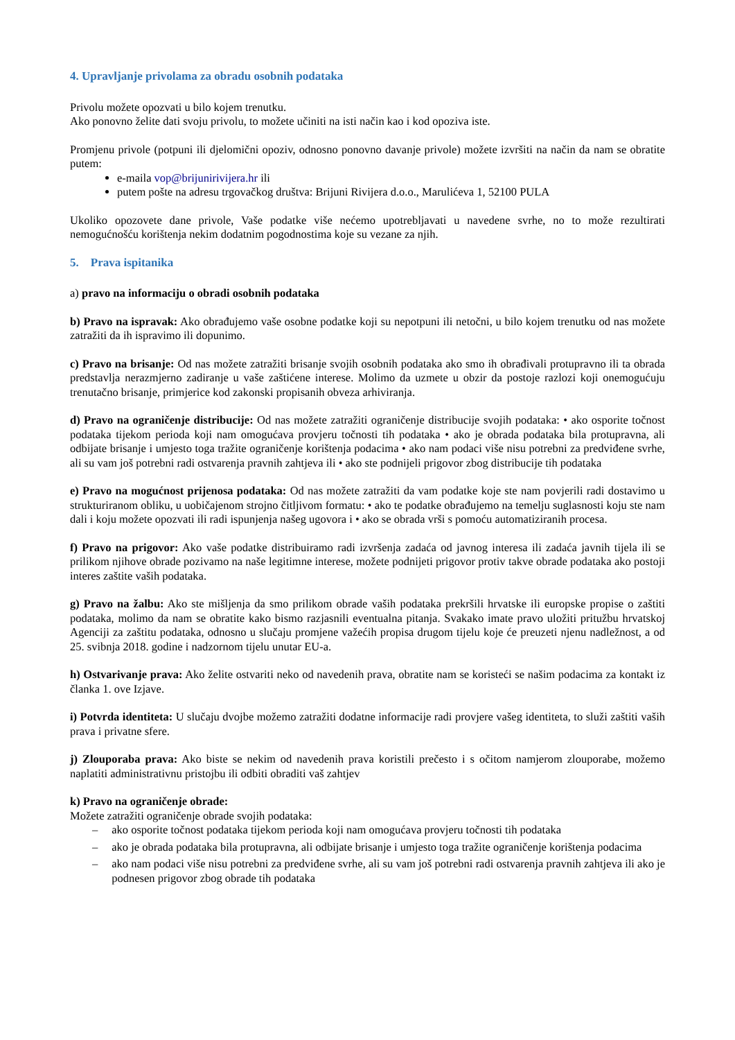4. Upravljanje privolama za obradu osobnih podataka
Privolu možete opozvati u bilo kojem trenutku.
Ako ponovno želite dati svoju privolu, to možete učiniti na isti način kao i kod opoziva iste.
Promjenu privole (potpuni ili djelomični opoziv, odnosno ponovno davanje privole) možete izvršiti na način da nam se obratite putem:
e-maila vop@brijunirivijera.hr ili
putem pošte na adresu trgovačkog društva: Brijuni Rivijera d.o.o., Marulićeva 1, 52100 PULA
Ukoliko opozovete dane privole, Vaše podatke više nećemo upotrebljavati u navedene svrhe, no to može rezultirati nemogućnošću korištenja nekim dodatnim pogodnostima koje su vezane za njih.
5. Prava ispitanika
a) pravo na informaciju o obradi osobnih podataka
b) Pravo na ispravak: Ako obrađujemo vaše osobne podatke koji su nepotpuni ili netočni, u bilo kojem trenutku od nas možete zatražiti da ih ispravimo ili dopunimo.
c) Pravo na brisanje: Od nas možete zatražiti brisanje svojih osobnih podataka ako smo ih obrađivali protupravno ili ta obrada predstavlja nerazmjerno zadiranje u vaše zaštićene interese. Molimo da uzmete u obzir da postoje razlozi koji onemogućuju trenutačno brisanje, primjerice kod zakonski propisanih obveza arhiviranja.
d) Pravo na ograničenje distribucije: Od nas možete zatražiti ograničenje distribucije svojih podataka: • ako osporite točnost podataka tijekom perioda koji nam omogućava provjeru točnosti tih podataka • ako je obrada podataka bila protupravna, ali odbijate brisanje i umjesto toga tražite ograničenje korištenja podacima • ako nam podaci više nisu potrebni za predviđene svrhe, ali su vam još potrebni radi ostvarenja pravnih zahtjeva ili • ako ste podnijeli prigovor zbog distribucije tih podataka
e) Pravo na mogućnost prijenosa podataka: Od nas možete zatražiti da vam podatke koje ste nam povjerili radi dostavimo u strukturiranom obliku, u uobičajenom strojno čitljivom formatu: • ako te podatke obrađujemo na temelju suglasnosti koju ste nam dali i koju možete opozvati ili radi ispunjenja našeg ugovora i • ako se obrada vrši s pomoću automatiziranih procesa.
f) Pravo na prigovor: Ako vaše podatke distribuiramo radi izvršenja zadaća od javnog interesa ili zadaća javnih tijela ili se prilikom njihove obrade pozivamo na naše legitimne interese, možete podnijeti prigovor protiv takve obrade podataka ako postoji interes zaštite vaših podataka.
g) Pravo na žalbu: Ako ste mišljenja da smo prilikom obrade vaših podataka prekršili hrvatske ili europske propise o zaštiti podataka, molimo da nam se obratite kako bismo razjasnili eventualna pitanja. Svakako imate pravo uložiti pritužbu hrvatskoj Agenciji za zaštitu podataka, odnosno u slučaju promjene važećih propisa drugom tijelu koje će preuzeti njenu nadležnost, a od 25. svibnja 2018. godine i nadzornom tijelu unutar EU-a.
h) Ostvarivanje prava: Ako želite ostvariti neko od navedenih prava, obratite nam se koristeći se našim podacima za kontakt iz članka 1. ove Izjave.
i) Potvrda identiteta: U slučaju dvojbe možemo zatražiti dodatne informacije radi provjere vašeg identiteta, to služi zaštiti vaših prava i privatne sfere.
j) Zlouporaba prava: Ako biste se nekim od navedenih prava koristili prečesto i s očitom namjerom zlouporabe, možemo naplatiti administrativnu pristojbu ili odbiti obraditi vaš zahtjev
k) Pravo na ograničenje obrade:
Možete zatražiti ograničenje obrade svojih podataka:
– ako osporite točnost podataka tijekom perioda koji nam omogućava provjeru točnosti tih podataka
– ako je obrada podataka bila protupravna, ali odbijate brisanje i umjesto toga tražite ograničenje korištenja podacima
– ako nam podaci više nisu potrebni za predviđene svrhe, ali su vam još potrebni radi ostvarenja pravnih zahtjeva ili ako je podnesen prigovor zbog obrade tih podataka